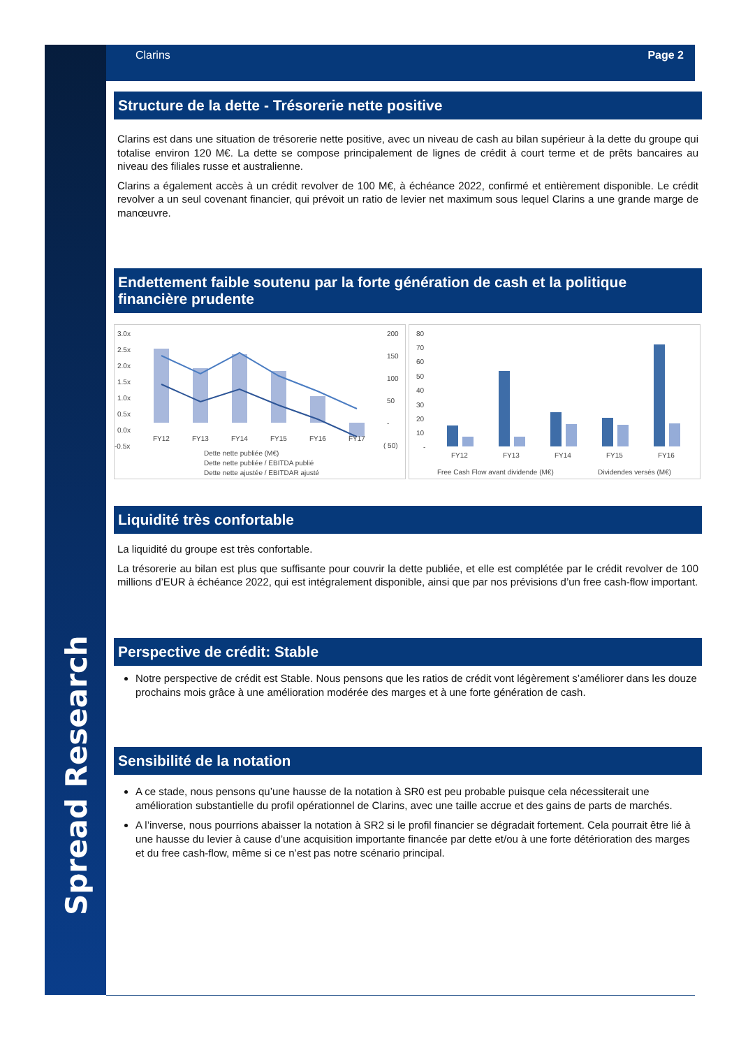Spread Research
Clarins Page 2
Structure de la dette - Trésorerie nette positive
Clarins est dans une situation de trésorerie nette positive, avec un niveau de cash au bilan supérieur à la dette du groupe qui totalise environ 120 M€. La dette se compose principalement de lignes de crédit à court terme et de prêts bancaires au niveau des filiales russe et australienne.
Clarins a également accès à un crédit revolver de 100 M€, à échéance 2022, confirmé et entièrement disponible. Le crédit revolver a un seul covenant financier, qui prévoit un ratio de levier net maximum sous lequel Clarins a une grande marge de manœuvre.
Endettement faible soutenu par la forte génération de cash et la politique financière prudente
3.0x
2.5x
2.0x
1.5x
1.0x
0.5x
0.0x
-0.5x
200
150
100
50
-
( 50)
FY12
FY13
FY14
FY15
FY16
FY17
Dette nette publiée (M€)
Dette nette publiée / EBITDA publié
Dette nette ajustée / EBITDAR ajusté
80
70
60
50
40
30
20
10
-
FY12
FY13
FY14
FY15
FY16
Free Cash Flow avant dividende (M€)
Dividendes versés (M€)
Liquidité très confortable
La liquidité du groupe est très confortable.
La trésorerie au bilan est plus que suffisante pour couvrir la dette publiée, et elle est complétée par le crédit revolver de 100 millions d’EUR à échéance 2022, qui est intégralement disponible, ainsi que par nos prévisions d’un free cash-flow important.
Perspective de crédit: Stable
Notre perspective de crédit est Stable. Nous pensons que les ratios de crédit vont légèrement s’améliorer dans les douze prochains mois grâce à une amélioration modérée des marges et à une forte génération de cash.
Sensibilité de la notation
A ce stade, nous pensons qu’une hausse de la notation à SR0 est peu probable puisque cela nécessiterait une amélioration substantielle du profil opérationnel de Clarins, avec une taille accrue et des gains de parts de marchés.
A l’inverse, nous pourrions abaisser la notation à SR2 si le profil financier se dégradait fortement. Cela pourrait être lié à une hausse du levier à cause d’une acquisition importante financée par dette et/ou à une forte détérioration des marges et du free cash-flow, même si ce n’est pas notre scénario principal.